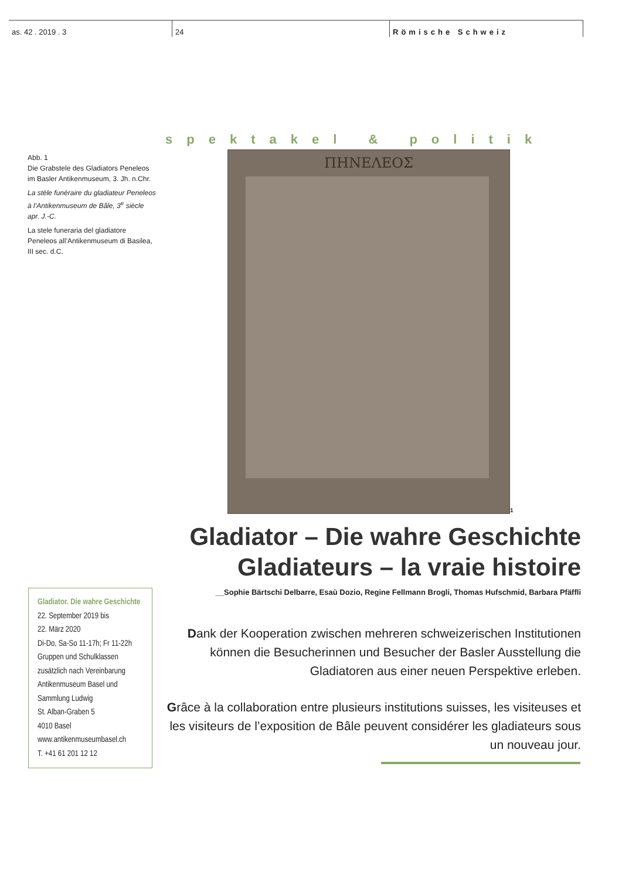as. 42 . 2019 . 3 24 Römische Schweiz
spektakel & politik
Abb. 1
Die Grabstele des Gladiators Peneleos im Basler Antikenmuseum, 3. Jh. n.Chr.
La stèle funéraire du gladiateur Peneleos à l’Antikenmuseum de Bâle, 3<sup>e</sup> siècle apr. J.-C.
La stele funeraria del gladiatore Peneleos all’Antikenmuseum di Basilea, III sec. d.C.
ΠΗΝΕΛΕΟΣ
1
Gladiator – Die wahre Geschichte
Gladiateurs – la vraie histoire
__Sophie Bärtschi Delbarre, Esaù Dozio, Regine Fellmann Brogli, Thomas Hufschmid, Barbara Pfäffli
Gladiator. Die wahre Geschichte
22. September 2019 bis
22. März 2020
Di-Do, Sa-So 11-17h; Fr 11-22h
Gruppen und Schulklassen zusätzlich nach Vereinbarung
Antikenmuseum Basel und Sammlung Ludwig
St. Alban-Graben 5
4010 Basel
www.antikenmuseumbasel.ch
T. +41 61 201 12 12
Dank der Kooperation zwischen mehreren schweizerischen Institutionen können die Besucherinnen und Besucher der Basler Ausstellung die Gladiatoren aus einer neuen Perspektive erleben.
Grâce à la collaboration entre plusieurs institutions suisses, les visiteuses et les visiteurs de l’exposition de Bâle peuvent considérer les gladiateurs sous un nouveau jour.